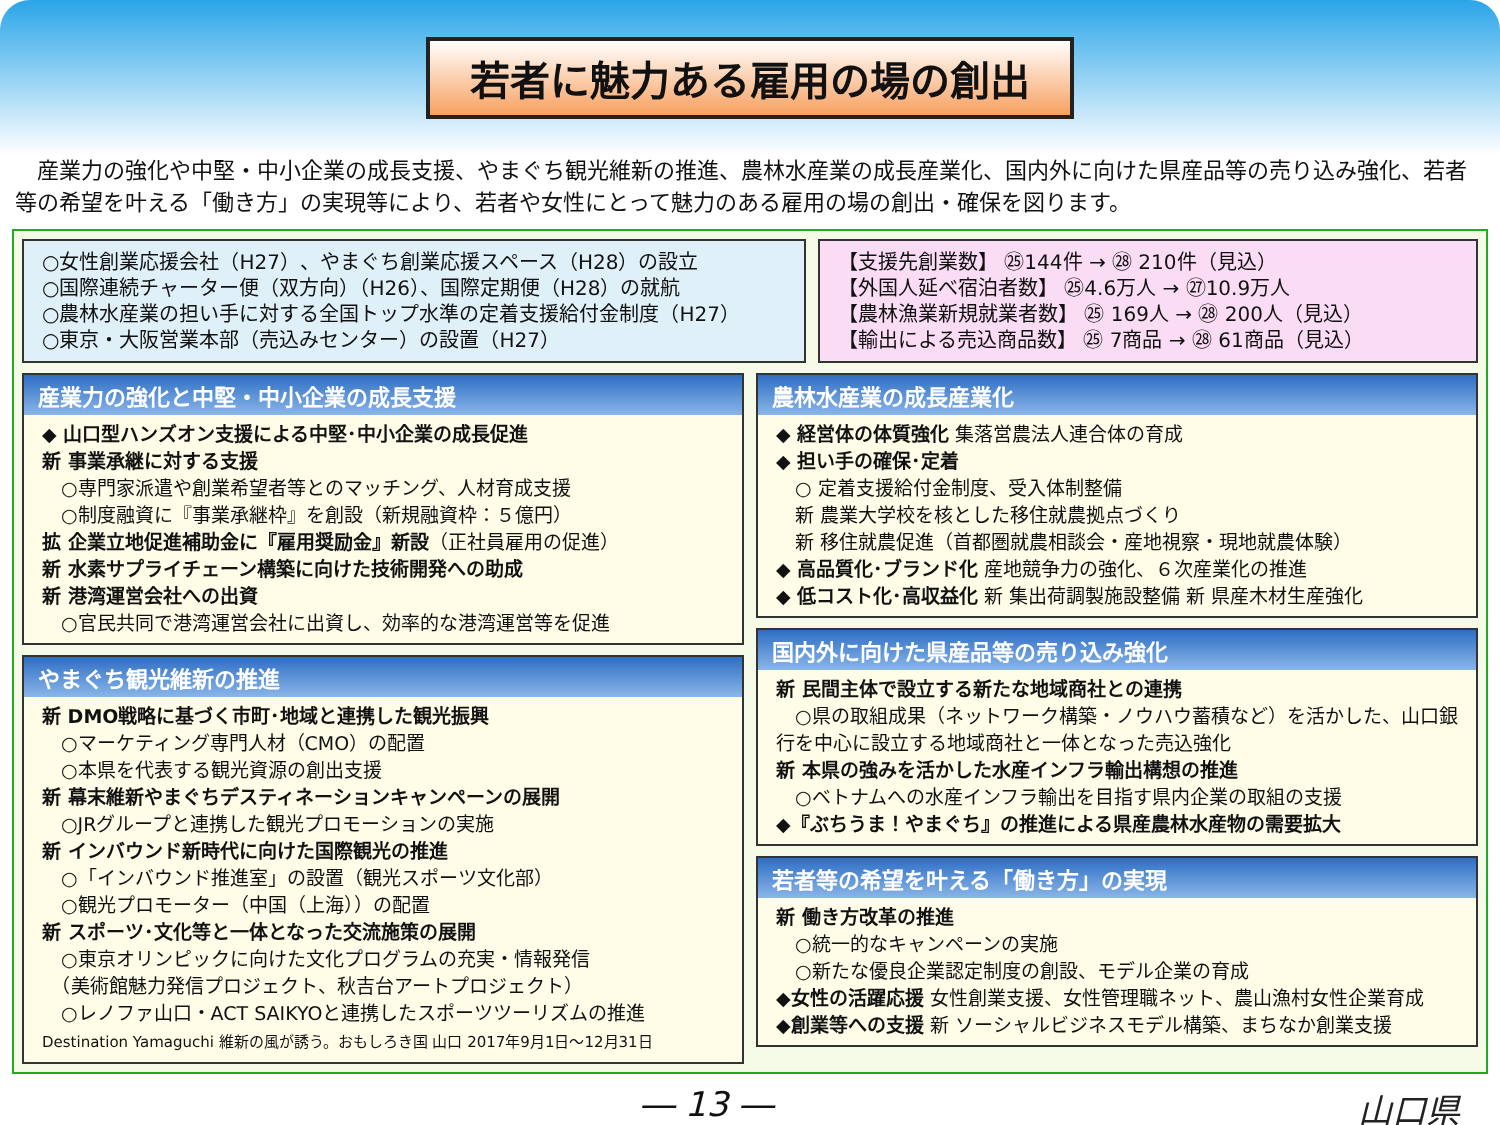若者に魅力ある雇用の場の創出
　産業力の強化や中堅・中小企業の成長支援、やまぐち観光維新の推進、農林水産業の成長産業化、国内外に向けた県産品等の売り込み強化、若者等の希望を叶える「働き方」の実現等により、若者や女性にとって魅力のある雇用の場の創出・確保を図ります。
○女性創業応援会社（H27）、やまぐち創業応援スペース（H28）の設立
○国際連続チャーター便（双方向）（H26）、国際定期便（H28）の就航
○農林水産業の担い手に対する全国トップ水準の定着支援給付金制度（H27）
○東京・大阪営業本部（売込みセンター）の設置（H27）
【支援先創業数】 ㉕144件 → ㉘ 210件（見込）
【外国人延べ宿泊者数】 ㉕4.6万人 → ㉗10.9万人
【農林漁業新規就業者数】 ㉕ 169人 → ㉘ 200人（見込）
【輸出による売込商品数】 ㉕ 7商品 → ㉘ 61商品（見込）
産業力の強化と中堅・中小企業の成長支援
◆ 山口型ハンズオン支援による中堅･中小企業の成長促進
新 事業承継に対する支援
　○専門家派遣や創業希望者等とのマッチング、人材育成支援
　○制度融資に『事業承継枠』を創設（新規融資枠：５億円）
拡 企業立地促進補助金に『雇用奨励金』新設（正社員雇用の促進）
新 水素サプライチェーン構築に向けた技術開発への助成
新 港湾運営会社への出資
　○官民共同で港湾運営会社に出資し、効率的な港湾運営等を促進
やまぐち観光維新の推進
新 DMO戦略に基づく市町･地域と連携した観光振興
　○マーケティング専門人材（CMO）の配置
　○本県を代表する観光資源の創出支援
新 幕末維新やまぐちデスティネーションキャンペーンの展開
　○JRグループと連携した観光プロモーションの実施
新 インバウンド新時代に向けた国際観光の推進
　○「インバウンド推進室」の設置（観光スポーツ文化部）
　○観光プロモーター（中国（上海））の配置
新 スポーツ･文化等と一体となった交流施策の展開
　○東京オリンピックに向けた文化プログラムの充実・情報発信
　（美術館魅力発信プロジェクト、秋吉台アートプロジェクト）
　○レノファ山口・ACT SAIKYOと連携したスポーツツーリズムの推進
Destination Yamaguchi 維新の風が誘う。おもしろき国 山口 2017年9月1日～12月31日
農林水産業の成長産業化
◆ 経営体の体質強化 集落営農法人連合体の育成
◆ 担い手の確保･定着
　○ 定着支援給付金制度、受入体制整備
　新 農業大学校を核とした移住就農拠点づくり
　新 移住就農促進（首都圏就農相談会・産地視察・現地就農体験）
◆ 高品質化･ブランド化 産地競争力の強化、６次産業化の推進
◆ 低コスト化･高収益化 新 集出荷調製施設整備 新 県産木材生産強化
国内外に向けた県産品等の売り込み強化
新 民間主体で設立する新たな地域商社との連携
　○県の取組成果（ネットワーク構築・ノウハウ蓄積など）を活かした、山口銀行を中心に設立する地域商社と一体となった売込強化
新 本県の強みを活かした水産インフラ輸出構想の推進
　○ベトナムへの水産インフラ輸出を目指す県内企業の取組の支援
◆『ぶちうま！やまぐち』の推進による県産農林水産物の需要拡大
若者等の希望を叶える「働き方」の実現
新 働き方改革の推進
　○統一的なキャンペーンの実施
　○新たな優良企業認定制度の創設、モデル企業の育成
◆女性の活躍応援 女性創業支援、女性管理職ネット、農山漁村女性企業育成
◆創業等への支援 新 ソーシャルビジネスモデル構築、まちなか創業支援
― 13 ― 山口県